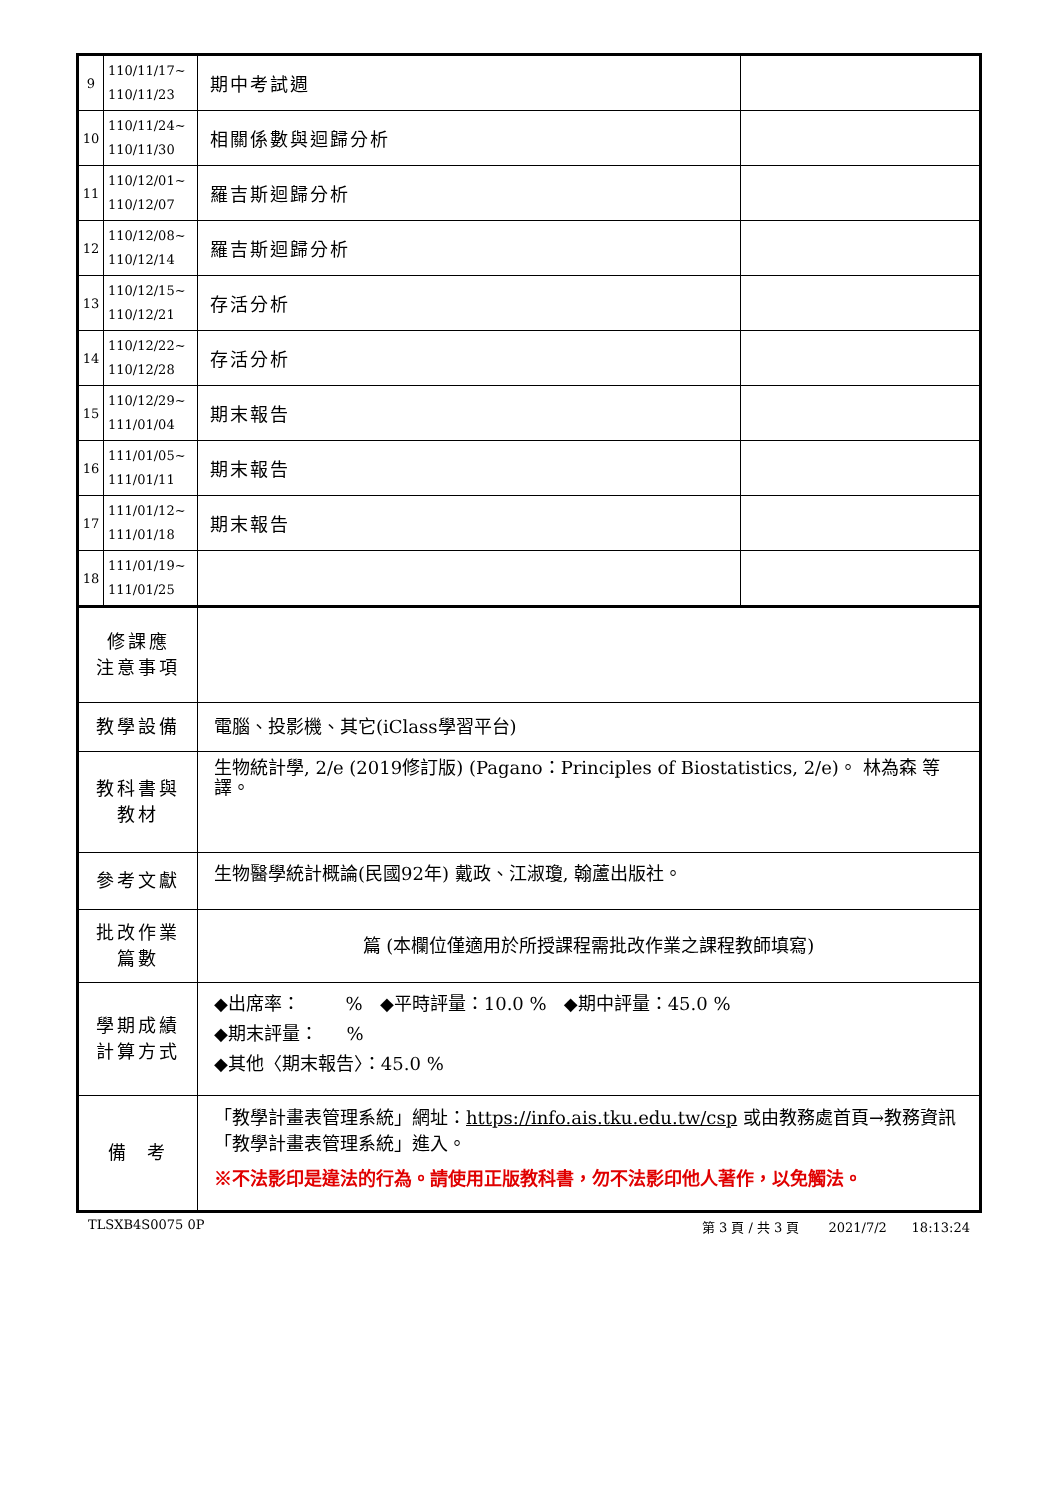| 9 | 110/11/17~ 110/11/23 | 期中考試週 | |
| 10 | 110/11/24~ 110/11/30 | 相關係數與迴歸分析 | |
| 11 | 110/12/01~ 110/12/07 | 羅吉斯迴歸分析 | |
| 12 | 110/12/08~ 110/12/14 | 羅吉斯迴歸分析 | |
| 13 | 110/12/15~ 110/12/21 | 存活分析 | |
| 14 | 110/12/22~ 110/12/28 | 存活分析 | |
| 15 | 110/12/29~ 111/01/04 | 期末報告 | |
| 16 | 111/01/05~ 111/01/11 | 期末報告 | |
| 17 | 111/01/12~ 111/01/18 | 期末報告 | |
| 18 | 111/01/19~ 111/01/25 | | |
| 修課應 注意事項 | | | |
| 教學設備 | | 電腦、投影機、其它(iClass學習平台) | |
| 教科書與 教材 | | 生物統計學, 2/e (2019修訂版) (Pagano：Principles of Biostatistics, 2/e)。 林為森 等譯。 | |
| 參考文獻 | | 生物醫學統計概論(民國92年) 戴政、江淑瓊, 翰蘆出版社。 | |
| 批改作業 篇數 | | 篇 (本欄位僅適用於所授課程需批改作業之課程教師填寫) | |
| 學期成績 計算方式 | | ◆出席率： % ◆平時評量：10.0 % ◆期中評量：45.0 % ◆期末評量： % ◆其他〈期末報告〉：45.0 % | |
| 備 考 | | 「教學計畫表管理系統」網址： https://info.ais.tku.edu.tw/csp 或由教務處首頁→教務資訊「教學計畫表管理系統」進入。 ※不法影印是違法的行為。請使用正版教科書，勿不法影印他人著作，以免觸法。 | |
TLSXB4S0075 0P 第 3 頁 / 共 3 頁 2021/7/2 18:13:24